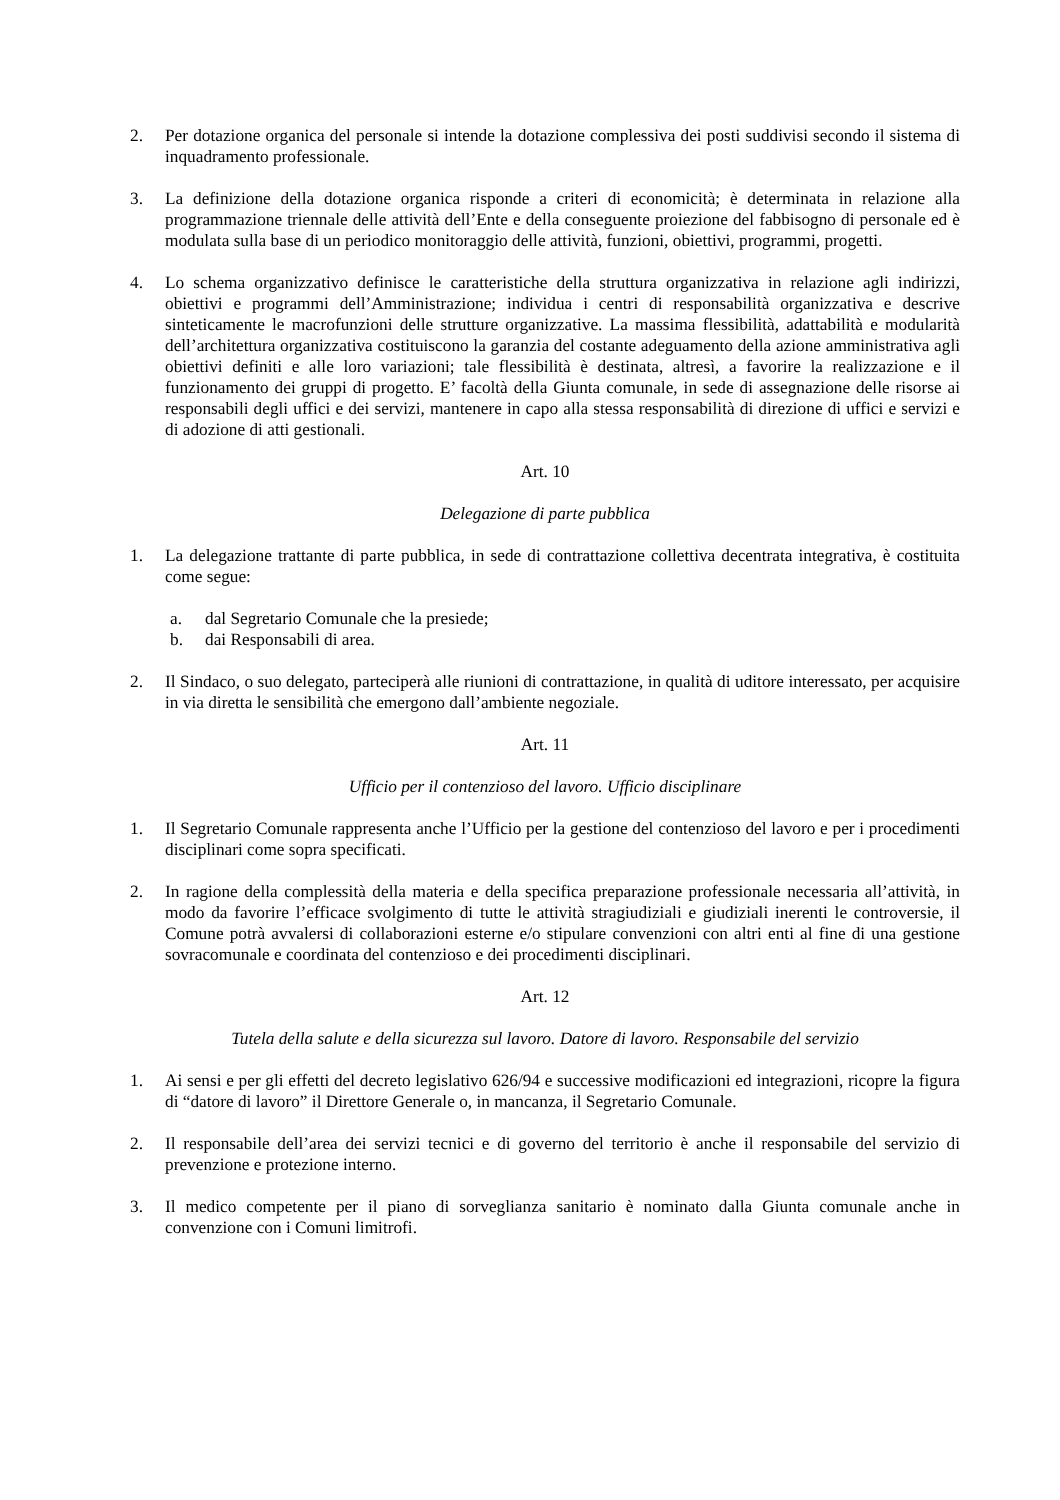2. Per dotazione organica del personale si intende la dotazione complessiva dei posti suddivisi secondo il sistema di inquadramento professionale.
3. La definizione della dotazione organica risponde a criteri di economicità; è determinata in relazione alla programmazione triennale delle attività dell’Ente e della conseguente proiezione del fabbisogno di personale ed è modulata sulla base di un periodico monitoraggio delle attività, funzioni, obiettivi, programmi, progetti.
4. Lo schema organizzativo definisce le caratteristiche della struttura organizzativa in relazione agli indirizzi, obiettivi e programmi dell’Amministrazione; individua i centri di responsabilità organizzativa e descrive sinteticamente le macrofunzioni delle strutture organizzative. La massima flessibilità, adattabilità e modularità dell’architettura organizzativa costituiscono la garanzia del costante adeguamento della azione amministrativa agli obiettivi definiti e alle loro variazioni; tale flessibilità è destinata, altresì, a favorire la realizzazione e il funzionamento dei gruppi di progetto. E’ facoltà della Giunta comunale, in sede di assegnazione delle risorse ai responsabili degli uffici e dei servizi, mantenere in capo alla stessa responsabilità di direzione di uffici e servizi e di adozione di atti gestionali.
Art. 10
Delegazione di parte pubblica
1. La delegazione trattante di parte pubblica, in sede di contrattazione collettiva decentrata integrativa, è costituita come segue:
a. dal Segretario Comunale che la presiede;
b. dai Responsabili di area.
2. Il Sindaco, o suo delegato, parteciperà alle riunioni di contrattazione, in qualità di uditore interessato, per acquisire in via diretta le sensibilità che emergono dall’ambiente negoziale.
Art. 11
Ufficio per il contenzioso del lavoro. Ufficio disciplinare
1. Il Segretario Comunale rappresenta anche l’Ufficio per la gestione del contenzioso del lavoro e per i procedimenti disciplinari come sopra specificati.
2. In ragione della complessità della materia e della specifica preparazione professionale necessaria all’attività, in modo da favorire l’efficace svolgimento di tutte le attività stragiudiziali e giudiziali inerenti le controversie, il Comune potrà avvalersi di collaborazioni esterne e/o stipulare convenzioni con altri enti al fine di una gestione sovracomunale e coordinata del contenzioso e dei procedimenti disciplinari.
Art. 12
Tutela della salute e della sicurezza sul lavoro. Datore di lavoro. Responsabile del servizio
1. Ai sensi e per gli effetti del decreto legislativo 626/94 e successive modificazioni ed integrazioni, ricopre la figura di “datore di lavoro” il Direttore Generale o, in mancanza, il Segretario Comunale.
2. Il responsabile dell’area dei servizi tecnici e di governo del territorio è anche il responsabile del servizio di prevenzione e protezione interno.
3. Il medico competente per il piano di sorveglianza sanitario è nominato dalla Giunta comunale anche in convenzione con i Comuni limitrofi.